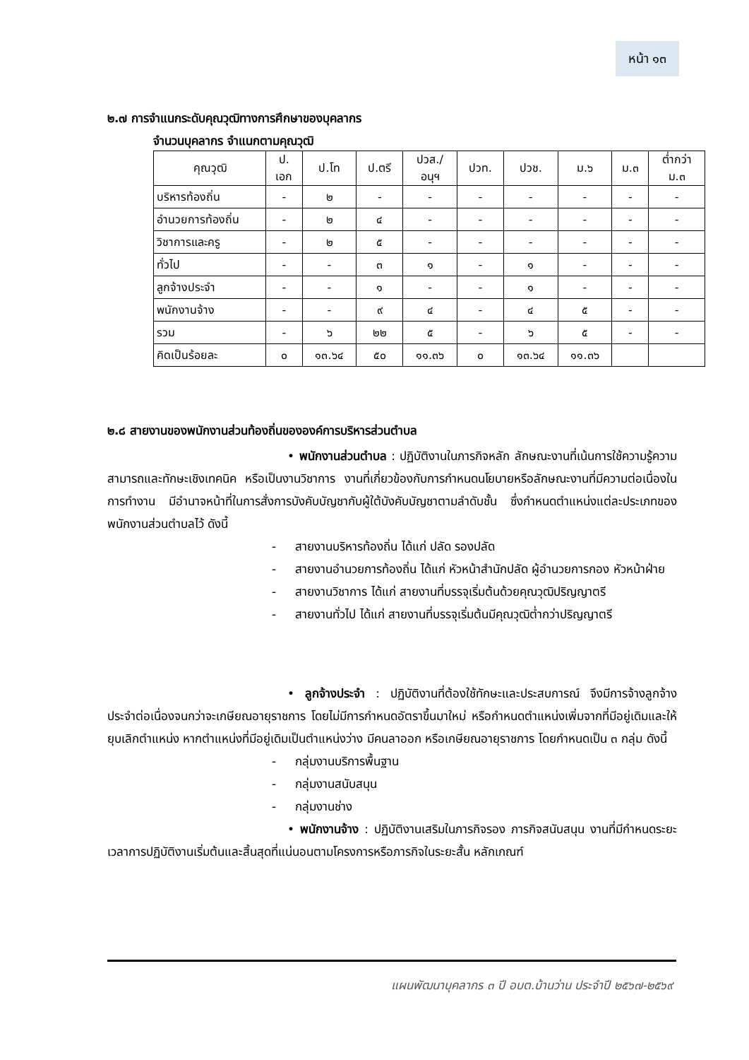หน้า ๑๓
๒.๗ การจำแนกระดับคุณวุฒิทางการศึกษาของบุคลากร
จำนวนบุคลากร จำแนกตามคุณวุฒิ
| คุณวุฒิ | ป. เอก | ป.โท | ป.ตรี | ปวส./ อนุฯ | ปวท. | ปวช. | ม.๖ | ม.๓ | ต่ำกว่า ม.๓ |
| --- | --- | --- | --- | --- | --- | --- | --- | --- | --- |
| บริหารท้องถิ่น | - | ๒ | - | - | - | - | - | - | - |
| อำนวยการท้องถิ่น | - | ๒ | ๔ | - | - | - | - | - | - |
| วิชาการและครู | - | ๒ | ๕ | - | - | - | - | - | - |
| ทั่วไป | - | - | ๓ | ๑ | - | ๑ | - | - | - |
| ลูกจ้างประจำ | - | - | ๑ | - | - | ๑ | - | - | - |
| พนักงานจ้าง | - | - | ๙ | ๔ | - | ๔ | ๕ | - | - |
| รวม | - | ๖ | ๒๒ | ๕ | - | ๖ | ๕ | - | - |
| คิดเป็นร้อยละ | ๐ | ๑๓.๖๔ | ๕๐ | ๑๑.๓๖ | ๐ | ๑๓.๖๔ | ๑๑.๓๖ | | |
๒.๘ สายงานของพนักงานส่วนท้องถิ่นขององค์การบริหารส่วนตำบล
• พนักงานส่วนตำบล : ปฏิบัติงานในภารกิจหลัก ลักษณะงานที่เน้นการใช้ความรู้ความสามารถและทักษะเชิงเทคนิค หรือเป็นงานวิชาการ งานที่เกี่ยวข้องกับการกำหนดนโยบายหรือลักษณะงานที่มีความต่อเนื่องในการทำงาน มีอำนาจหน้าที่ในการสั่งการบังคับบัญชากับผู้ใต้บังคับบัญชาตามลำดับชั้น ซึ่งกำหนดตำแหน่งแต่ละประเภทของพนักงานส่วนตำบลไว้ ดังนี้
- สายงานบริหารท้องถิ่น ได้แก่ ปลัด รองปลัด
- สายงานอำนวยการท้องถิ่น ได้แก่ หัวหน้าสำนักปลัด ผู้อำนวยการกอง หัวหน้าฝ่าย
- สายงานวิชาการ ได้แก่ สายงานที่บรรจุเริ่มต้นด้วยคุณวุฒิปริญญาตรี
- สายงานทั่วไป ได้แก่ สายงานที่บรรจุเริ่มต้นมีคุณวุฒิต่ำกว่าปริญญาตรี
• ลูกจ้างประจำ : ปฏิบัติงานที่ต้องใช้ทักษะและประสบการณ์ จึงมีการจ้างลูกจ้างประจำต่อเนื่องจนกว่าจะเกษียณอายุราชการ โดยไม่มีการกำหนดอัตราขึ้นมาใหม่ หรือกำหนดตำแหน่งเพิ่มจากที่มีอยู่เดิมและให้ยุบเลิกตำแหน่ง หากตำแหน่งที่มีอยู่เดิมเป็นตำแหน่งว่าง มีคนลาออก หรือเกษียณอายุราชการ โดยกำหนดเป็น ๓ กลุ่ม ดังนี้
- กลุ่มงานบริการพื้นฐาน
- กลุ่มงานสนับสนุน
- กลุ่มงานช่าง
• พนักงานจ้าง : ปฏิบัติงานเสริมในภารกิจรอง ภารกิจสนับสนุน งานที่มีกำหนดระยะเวลาการปฏิบัติงานเริ่มต้นและสิ้นสุดที่แน่นอนตามโครงการหรือภารกิจในระยะสั้น หลักเกณฑ์
แผนพัฒนาบุคลากร ๓ ปี อบต.บ้านว่าน ประจำปี ๒๕๖๗-๒๕๖๙